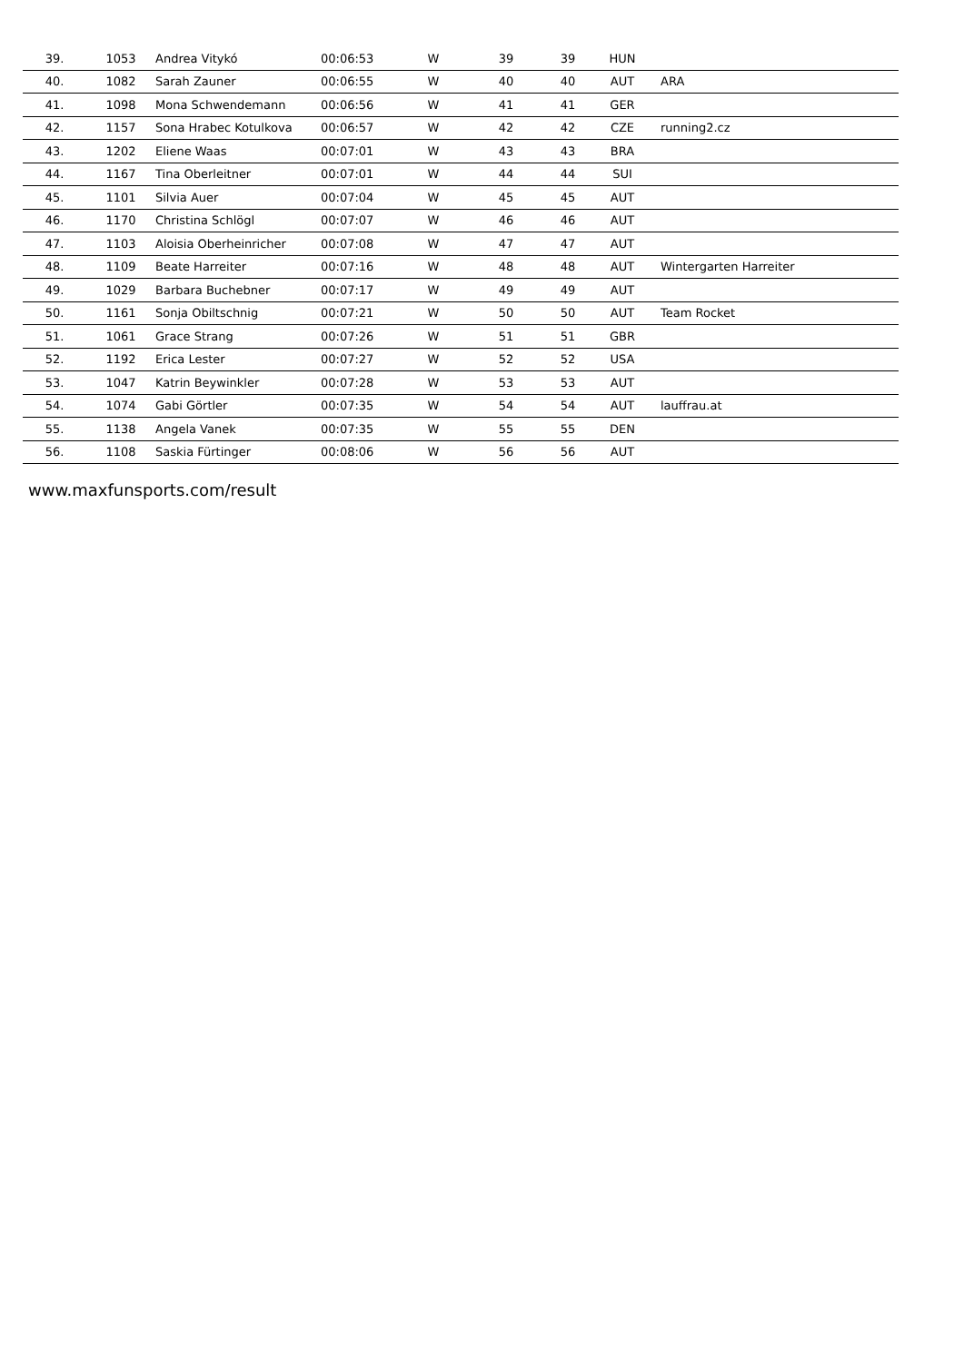| 39. | 1053 | Andrea Vitykó | 00:06:53 | W | 39 | 39 | HUN | |
| 40. | 1082 | Sarah Zauner | 00:06:55 | W | 40 | 40 | AUT | ARA |
| 41. | 1098 | Mona Schwendemann | 00:06:56 | W | 41 | 41 | GER | |
| 42. | 1157 | Sona Hrabec Kotulkova | 00:06:57 | W | 42 | 42 | CZE | running2.cz |
| 43. | 1202 | Eliene Waas | 00:07:01 | W | 43 | 43 | BRA | |
| 44. | 1167 | Tina Oberleitner | 00:07:01 | W | 44 | 44 | SUI | |
| 45. | 1101 | Silvia Auer | 00:07:04 | W | 45 | 45 | AUT | |
| 46. | 1170 | Christina Schlögl | 00:07:07 | W | 46 | 46 | AUT | |
| 47. | 1103 | Aloisia Oberheinricher | 00:07:08 | W | 47 | 47 | AUT | |
| 48. | 1109 | Beate Harreiter | 00:07:16 | W | 48 | 48 | AUT | Wintergarten Harreiter |
| 49. | 1029 | Barbara Buchebner | 00:07:17 | W | 49 | 49 | AUT | |
| 50. | 1161 | Sonja Obiltschnig | 00:07:21 | W | 50 | 50 | AUT | Team Rocket |
| 51. | 1061 | Grace Strang | 00:07:26 | W | 51 | 51 | GBR | |
| 52. | 1192 | Erica Lester | 00:07:27 | W | 52 | 52 | USA | |
| 53. | 1047 | Katrin Beywinkler | 00:07:28 | W | 53 | 53 | AUT | |
| 54. | 1074 | Gabi Görtler | 00:07:35 | W | 54 | 54 | AUT | lauffrau.at |
| 55. | 1138 | Angela Vanek | 00:07:35 | W | 55 | 55 | DEN | |
| 56. | 1108 | Saskia Fürtinger | 00:08:06 | W | 56 | 56 | AUT | |
www.maxfunsports.com/result